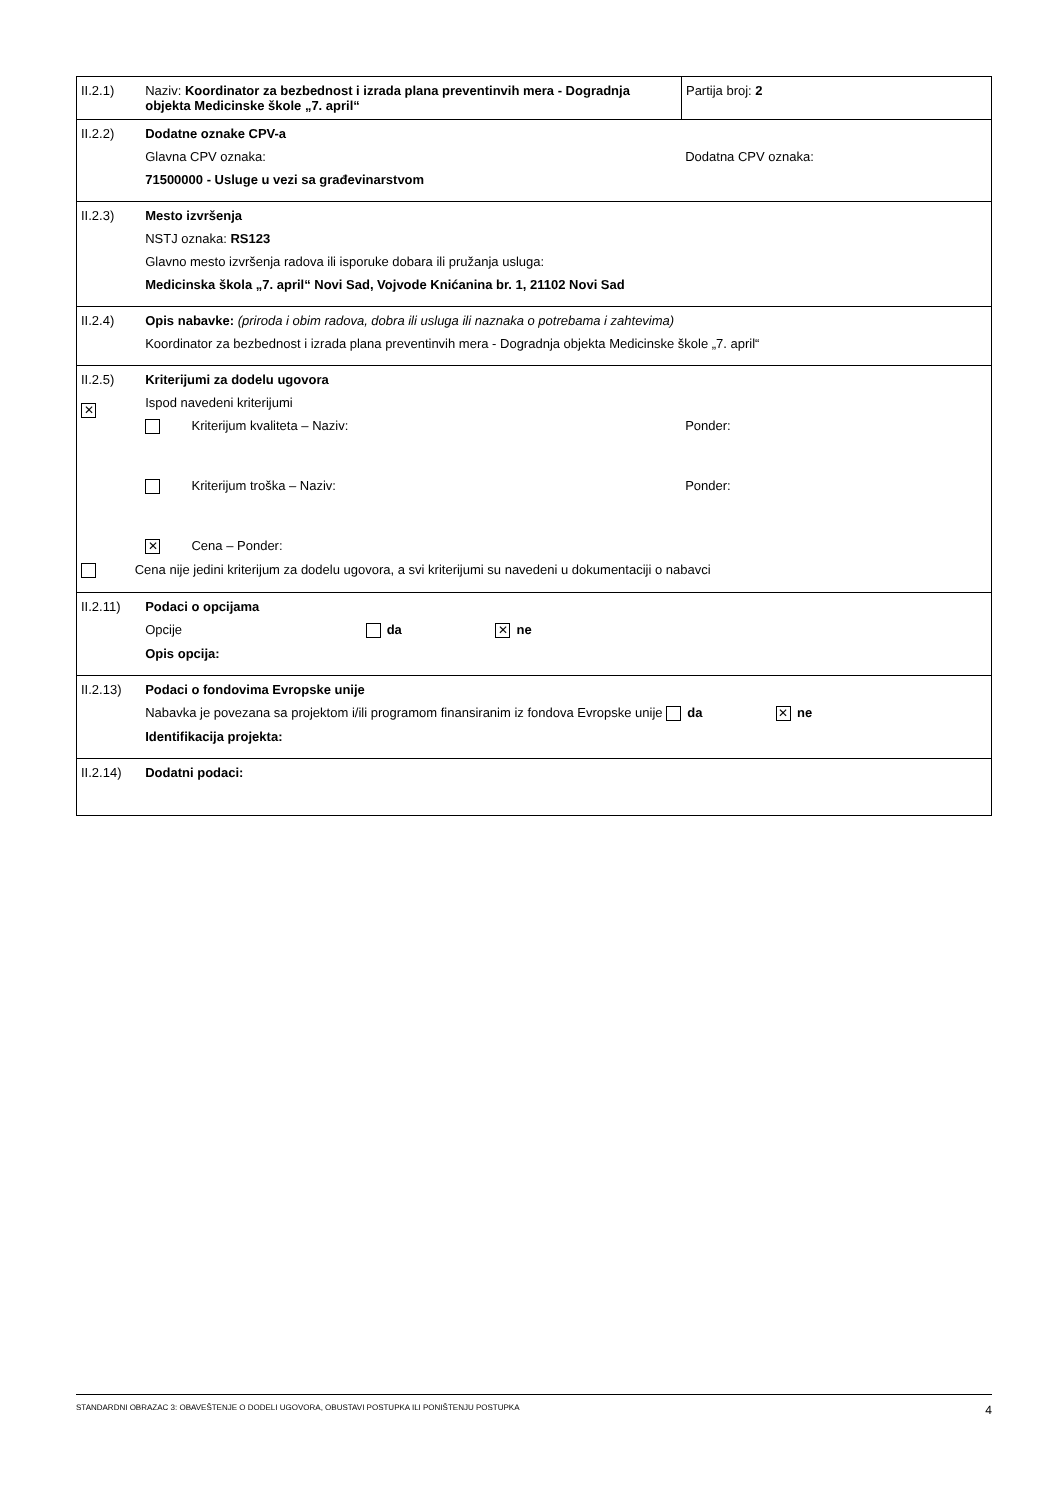| II.2.1) | Naziv: Koordinator za bezbednost i izrada plana preventinvih mera - Dogradnja objekta Medicinske škole „7. april“ | Partija broj: 2 |
| II.2.2) | Dodatne oznake CPV-a Glavna CPV oznaka: Dodatna CPV oznaka: 71500000 - Usluge u vezi sa građevinarstvom | |
| II.2.3) | Mesto izvršenja NSTJ oznaka: RS123 Glavno mesto izvršenja radova ili isporuke dobara ili pružanja usluga: Medicinska škola „7. april“ Novi Sad, Vojvode Knićanina br. 1, 21102 Novi Sad | |
| II.2.4) | Opis nabavke: (priroda i obim radova, dobra ili usluga ili naznaka o potrebama i zahtevima) Koordinator za bezbednost i izrada plana preventinvih mera - Dogradnja objekta Medicinske škole „7. april“ | |
| II.2.5) ✕ | Kriterijumi za dodelu ugovora Ispod navedeni kriterijumi Kriterijum kvaliteta – Naziv: Ponder: Kriterijum troška – Naziv: Ponder: ✕ Cena – Ponder: Cena nije jedini kriterijum za dodelu ugovora, a svi kriterijumi su navedeni u dokumentaciji o nabavci | |
| II.2.11) | Podaci o opcijama Opcije da ✕ ne Opis opcija: | |
| II.2.13) | Podaci o fondovima Evropske unije Nabavka je povezana sa projektom i/ili programom finansiranim iz fondova Evropske unije da ✕ ne Identifikacija projekta: | |
| II.2.14) | Dodatni podaci: | |
STANDARDNI OBRAZAC 3: OBAVEŠTENJE O DODELI UGOVORA, OBUSTAVI POSTUPKA ILI PONIŠTENJU POSTUPKA 4